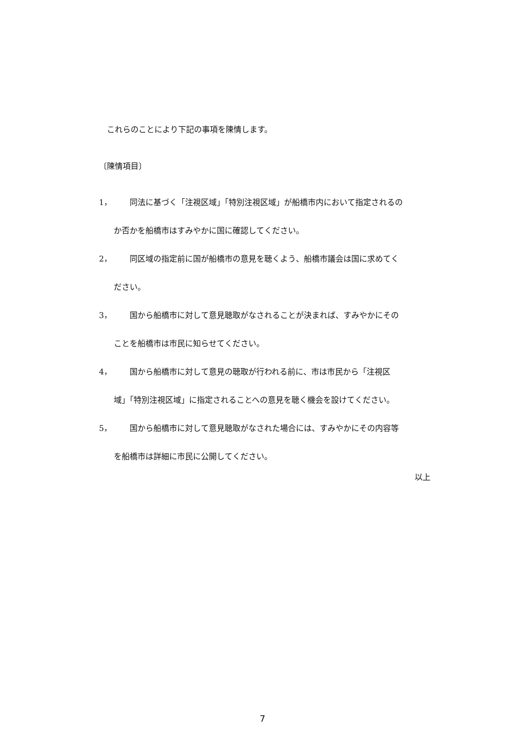これらのことにより下記の事項を陳情します。
〔陳情項目〕
1， 同法に基づく「注視区域」「特別注視区域」が船橋市内において指定されるの
か否かを船橋市はすみやかに国に確認してください。
2， 同区域の指定前に国が船橋市の意見を聴くよう、船橋市議会は国に求めてく
ださい。
3， 国から船橋市に対して意見聴取がなされることが決まれば、すみやかにその
ことを船橋市は市民に知らせてください。
4， 国から船橋市に対して意見の聴取が行われる前に、市は市民から「注視区
域」「特別注視区域」に指定されることへの意見を聴く機会を設けてください。
5， 国から船橋市に対して意見聴取がなされた場合には、すみやかにその内容等
を船橋市は詳細に市民に公開してください。
以上
7